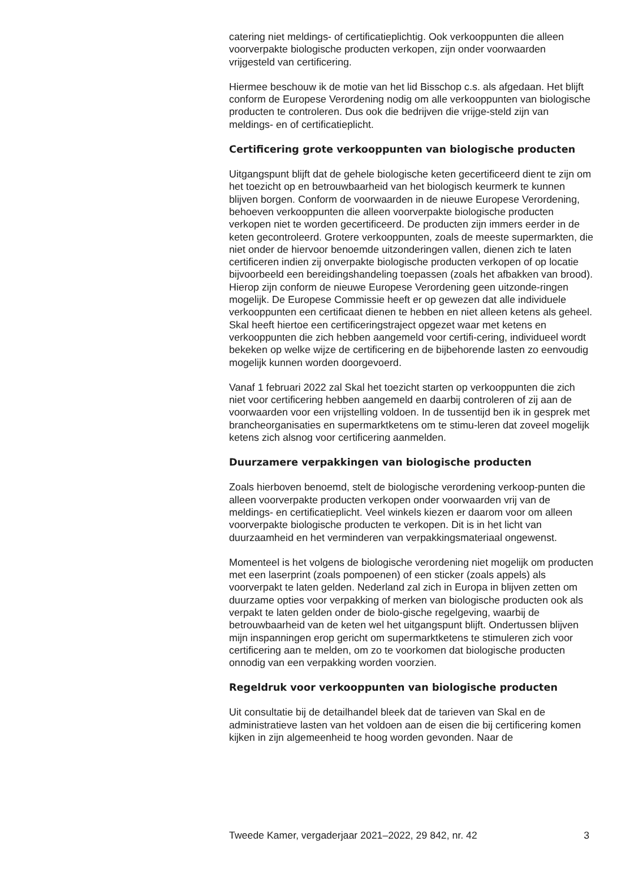catering niet meldings- of certificatieplichtig. Ook verkooppunten die alleen voorverpakte biologische producten verkopen, zijn onder voorwaarden vrijgesteld van certificering.
Hiermee beschouw ik de motie van het lid Bisschop c.s. als afgedaan. Het blijft conform de Europese Verordening nodig om alle verkooppunten van biologische producten te controleren. Dus ook die bedrijven die vrijge-steld zijn van meldings- en of certificatieplicht.
Certificering grote verkooppunten van biologische producten
Uitgangspunt blijft dat de gehele biologische keten gecertificeerd dient te zijn om het toezicht op en betrouwbaarheid van het biologisch keurmerk te kunnen blijven borgen. Conform de voorwaarden in de nieuwe Europese Verordening, behoeven verkooppunten die alleen voorverpakte biologische producten verkopen niet te worden gecertificeerd. De producten zijn immers eerder in de keten gecontroleerd. Grotere verkooppunten, zoals de meeste supermarkten, die niet onder de hiervoor benoemde uitzonderingen vallen, dienen zich te laten certificeren indien zij onverpakte biologische producten verkopen of op locatie bijvoorbeeld een bereidingshandeling toepassen (zoals het afbakken van brood). Hierop zijn conform de nieuwe Europese Verordening geen uitzonde-ringen mogelijk. De Europese Commissie heeft er op gewezen dat alle individuele verkooppunten een certificaat dienen te hebben en niet alleen ketens als geheel. Skal heeft hiertoe een certificeringstraject opgezet waar met ketens en verkooppunten die zich hebben aangemeld voor certifi-cering, individueel wordt bekeken op welke wijze de certificering en de bijbehorende lasten zo eenvoudig mogelijk kunnen worden doorgevoerd.
Vanaf 1 februari 2022 zal Skal het toezicht starten op verkooppunten die zich niet voor certificering hebben aangemeld en daarbij controleren of zij aan de voorwaarden voor een vrijstelling voldoen. In de tussentijd ben ik in gesprek met brancheorganisaties en supermarktketens om te stimu-leren dat zoveel mogelijk ketens zich alsnog voor certificering aanmelden.
Duurzamere verpakkingen van biologische producten
Zoals hierboven benoemd, stelt de biologische verordening verkoop-punten die alleen voorverpakte producten verkopen onder voorwaarden vrij van de meldings- en certificatieplicht. Veel winkels kiezen er daarom voor om alleen voorverpakte biologische producten te verkopen. Dit is in het licht van duurzaamheid en het verminderen van verpakkingsmateriaal ongewenst.
Momenteel is het volgens de biologische verordening niet mogelijk om producten met een laserprint (zoals pompoenen) of een sticker (zoals appels) als voorverpakt te laten gelden. Nederland zal zich in Europa in blijven zetten om duurzame opties voor verpakking of merken van biologische producten ook als verpakt te laten gelden onder de biolo-gische regelgeving, waarbij de betrouwbaarheid van de keten wel het uitgangspunt blijft. Ondertussen blijven mijn inspanningen erop gericht om supermarktketens te stimuleren zich voor certificering aan te melden, om zo te voorkomen dat biologische producten onnodig van een verpakking worden voorzien.
Regeldruk voor verkooppunten van biologische producten
Uit consultatie bij de detailhandel bleek dat de tarieven van Skal en de administratieve lasten van het voldoen aan de eisen die bij certificering komen kijken in zijn algemeenheid te hoog worden gevonden. Naar de
Tweede Kamer, vergaderjaar 2021–2022, 29 842, nr. 42 3